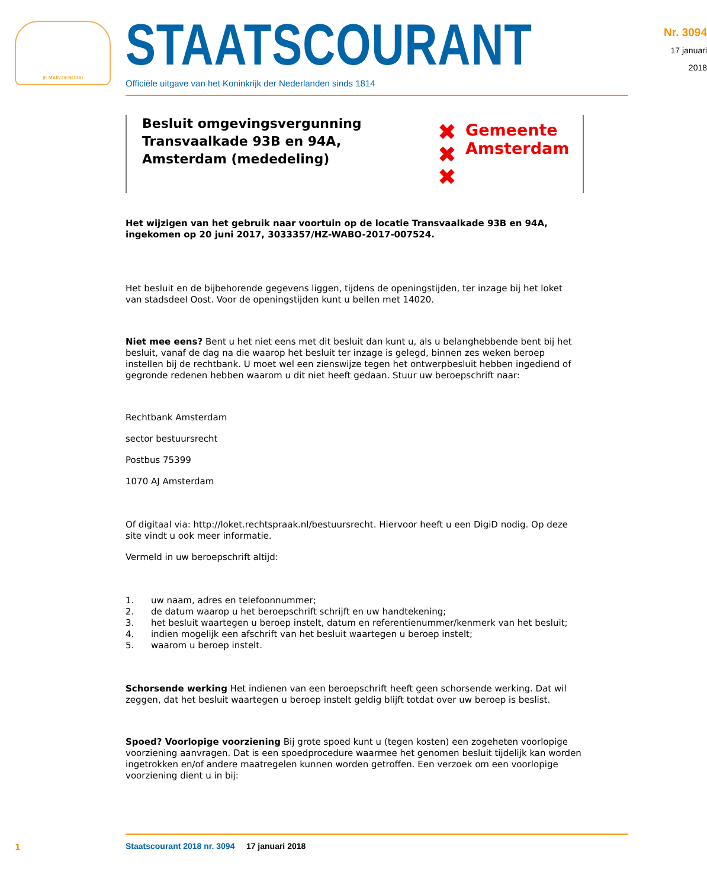JE MAINTIENDRAI
STAATSCOURANT
Officiële uitgave van het Koninkrijk der Nederlanden sinds 1814
Nr. 3094
17 januari
2018
Besluit omgevingsvergunning Transvaalkade 93B en 94A, Amsterdam (mededeling)
✖
✖
✖
Gemeente
Amsterdam
Het wijzigen van het gebruik naar voortuin op de locatie Transvaalkade 93B en 94A, ingekomen op 20 juni 2017, 3033357/HZ-WABO-2017-007524.
Het besluit en de bijbehorende gegevens liggen, tijdens de openingstijden, ter inzage bij het loket van stadsdeel Oost. Voor de openingstijden kunt u bellen met 14020.
Niet mee eens? Bent u het niet eens met dit besluit dan kunt u, als u belanghebbende bent bij het besluit, vanaf de dag na die waarop het besluit ter inzage is gelegd, binnen zes weken beroep instellen bij de rechtbank. U moet wel een zienswijze tegen het ontwerpbesluit hebben ingediend of gegronde redenen hebben waarom u dit niet heeft gedaan. Stuur uw beroepschrift naar:
Rechtbank Amsterdam
sector bestuursrecht
Postbus 75399
1070 AJ Amsterdam
Of digitaal via: http://loket.rechtspraak.nl/bestuursrecht. Hiervoor heeft u een DigiD nodig. Op deze site vindt u ook meer informatie.
Vermeld in uw beroepschrift altijd:
1. uw naam, adres en telefoonnummer;
2. de datum waarop u het beroepschrift schrijft en uw handtekening;
3. het besluit waartegen u beroep instelt, datum en referentienummer/kenmerk van het besluit;
4. indien mogelijk een afschrift van het besluit waartegen u beroep instelt;
5. waarom u beroep instelt.
Schorsende werking Het indienen van een beroepschrift heeft geen schorsende werking. Dat wil zeggen, dat het besluit waartegen u beroep instelt geldig blijft totdat over uw beroep is beslist.
Spoed? Voorlopige voorziening Bij grote spoed kunt u (tegen kosten) een zogeheten voorlopige voorziening aanvragen. Dat is een spoedprocedure waarmee het genomen besluit tijdelijk kan worden ingetrokken en/of andere maatregelen kunnen worden getroffen. Een verzoek om een voorlopige voorziening dient u in bij:
1
Staatscourant 2018 nr. 3094 17 januari 2018